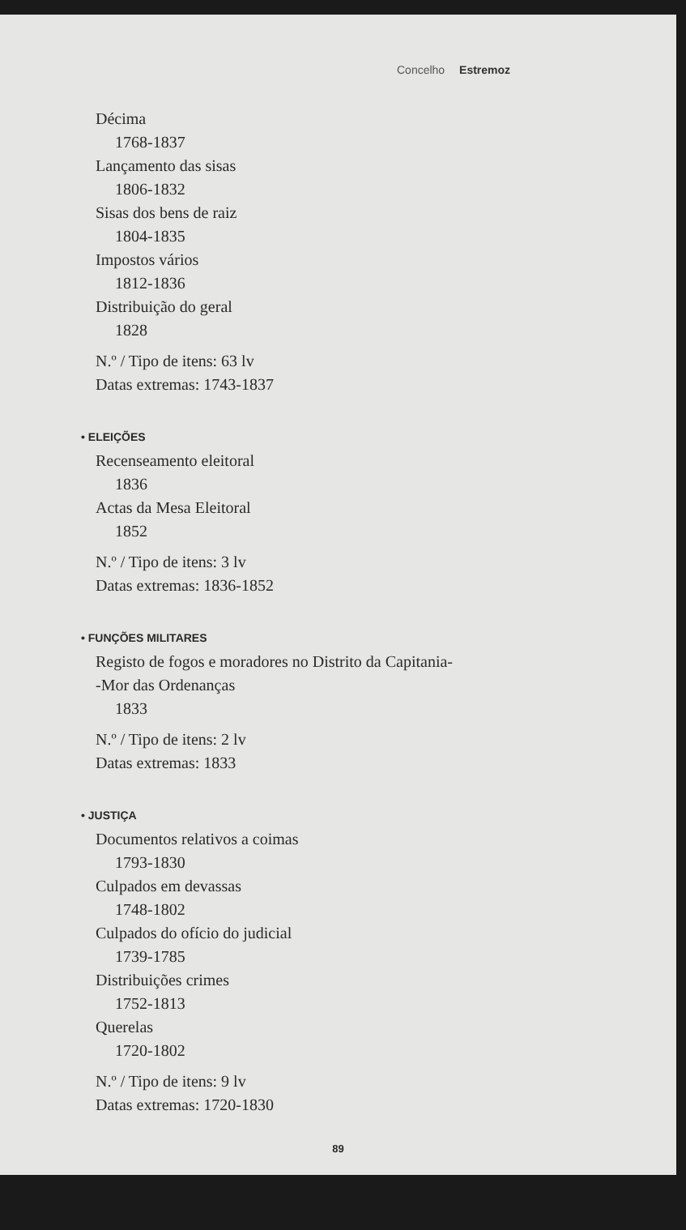Concelho Estremoz
Décima
1768-1837
Lançamento das sisas
1806-1832
Sisas dos bens de raiz
1804-1835
Impostos vários
1812-1836
Distribuição do geral
1828
N.º / Tipo de itens: 63 lv
Datas extremas: 1743-1837
• ELEIÇÕES
Recenseamento eleitoral
1836
Actas da Mesa Eleitoral
1852
N.º / Tipo de itens: 3 lv
Datas extremas: 1836-1852
• FUNÇÕES MILITARES
Registo de fogos e moradores no Distrito da Capitania-
-Mor das Ordenanças
1833
N.º / Tipo de itens: 2 lv
Datas extremas: 1833
• JUSTIÇA
Documentos relativos a coimas
1793-1830
Culpados em devassas
1748-1802
Culpados do ofício do judicial
1739-1785
Distribuições crimes
1752-1813
Querelas
1720-1802
N.º / Tipo de itens: 9 lv
Datas extremas: 1720-1830
89